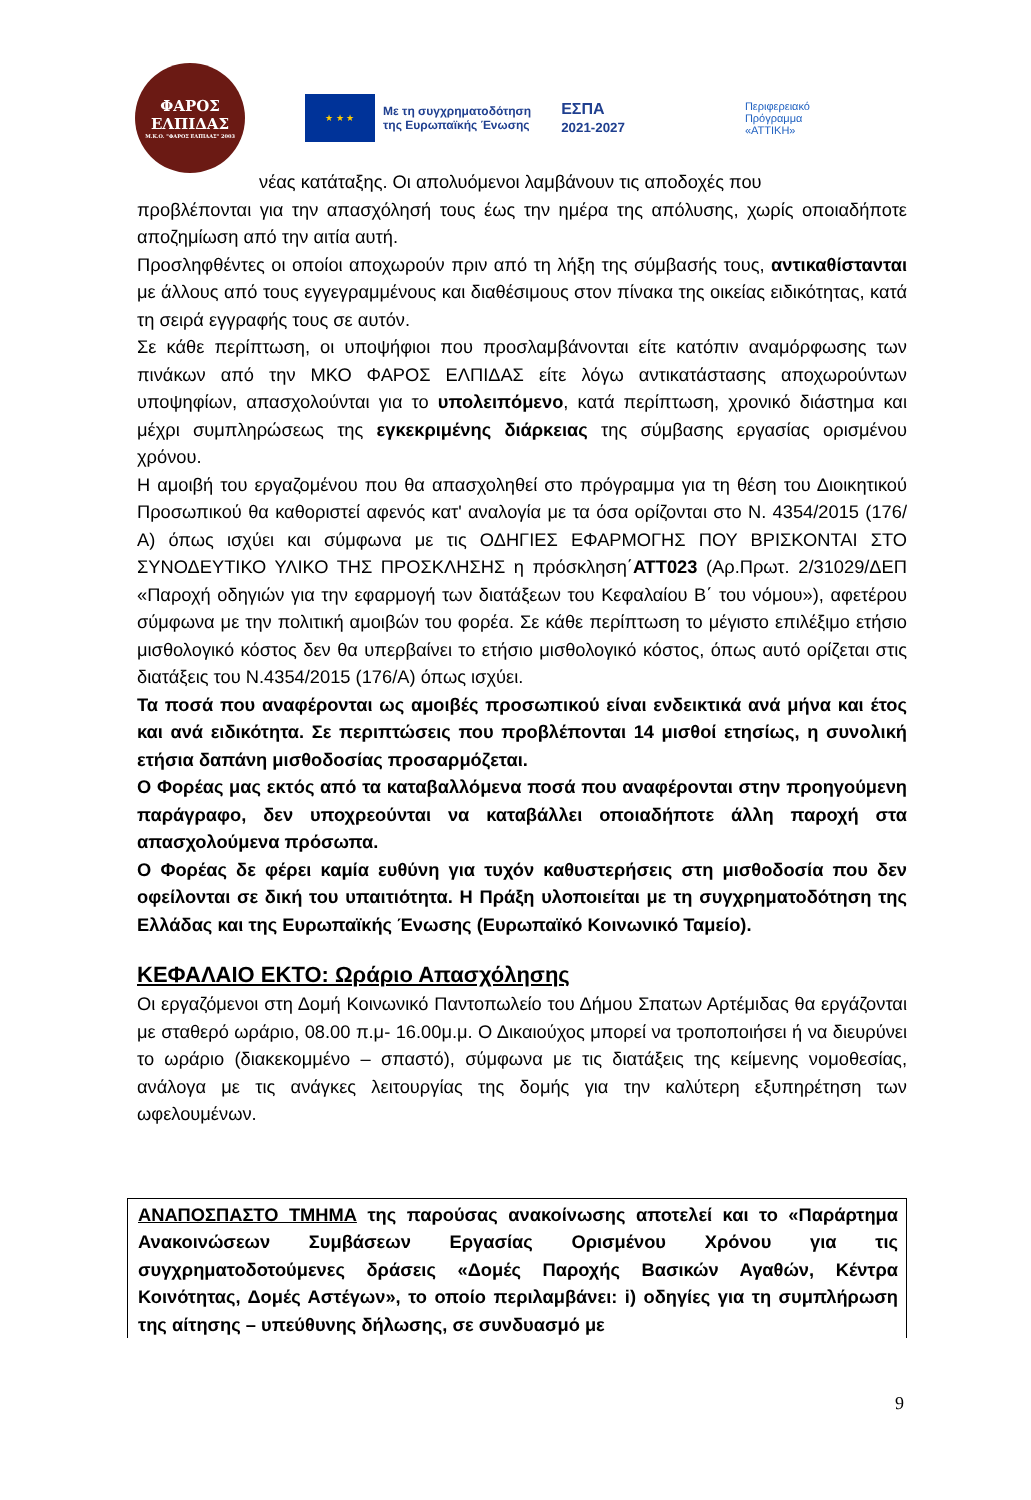ΦΑΡΟΣ
ΕΛΠΙΔΑΣ
Μ.Κ.Ο. "ΦΑΡΟΣ ΕΛΠΙΔΑΣ" 2003
★ ★ ★
Με τη συγχρηματοδότηση
της Ευρωπαϊκής Ένωσης
ΕΣΠΑ
2021-2027
Περιφερειακό
Πρόγραμμα
«ΑΤΤΙΚΗ»
νέας κατάταξης. Οι απολυόμενοι λαμβάνουν τις αποδοχές που
προβλέπονται για την απασχόλησή τους έως την ημέρα της απόλυσης, χωρίς οποιαδήποτε αποζημίωση από την αιτία αυτή.
Προσληφθέντες οι οποίοι αποχωρούν πριν από τη λήξη της σύμβασής τους, αντικαθίστανται με άλλους από τους εγγεγραμμένους και διαθέσιμους στον πίνακα της οικείας ειδικότητας, κατά τη σειρά εγγραφής τους σε αυτόν.
Σε κάθε περίπτωση, οι υποψήφιοι που προσλαμβάνονται είτε κατόπιν αναμόρφωσης των πινάκων από την ΜΚΟ ΦΑΡΟΣ ΕΛΠΙΔΑΣ είτε λόγω αντικατάστασης αποχωρούντων υποψηφίων, απασχολούνται για το υπολειπόμενο, κατά περίπτωση, χρονικό διάστημα και μέχρι συμπληρώσεως της εγκεκριμένης διάρκειας της σύμβασης εργασίας ορισμένου χρόνου.
Η αμοιβή του εργαζομένου που θα απασχοληθεί στο πρόγραμμα για τη θέση του Διοικητικού Προσωπικού θα καθοριστεί αφενός κατ' αναλογία με τα όσα ορίζονται στο Ν. 4354/2015 (176/Α) όπως ισχύει και σύμφωνα με τις ΟΔΗΓΙΕΣ ΕΦΑΡΜΟΓΗΣ ΠΟΥ ΒΡΙΣΚΟΝΤΑΙ ΣΤΟ ΣΥΝΟΔΕΥΤΙΚΟ ΥΛΙΚΟ ΤΗΣ ΠΡΟΣΚΛΗΣΗΣ η πρόσκληση΄ΑΤΤ023 (Αρ.Πρωτ. 2/31029/ΔΕΠ «Παροχή οδηγιών για την εφαρμογή των διατάξεων του Κεφαλαίου Β΄ του νόμου»), αφετέρου σύμφωνα με την πολιτική αμοιβών του φορέα. Σε κάθε περίπτωση το μέγιστο επιλέξιμο ετήσιο μισθολογικό κόστος δεν θα υπερβαίνει το ετήσιο μισθολογικό κόστος, όπως αυτό ορίζεται στις διατάξεις του Ν.4354/2015 (176/Α) όπως ισχύει.
Τα ποσά που αναφέρονται ως αμοιβές προσωπικού είναι ενδεικτικά ανά μήνα και έτος και ανά ειδικότητα. Σε περιπτώσεις που προβλέπονται 14 μισθοί ετησίως, η συνολική ετήσια δαπάνη μισθοδοσίας προσαρμόζεται.
Ο Φορέας μας εκτός από τα καταβαλλόμενα ποσά που αναφέρονται στην προηγούμενη παράγραφο, δεν υποχρεούνται να καταβάλλει οποιαδήποτε άλλη παροχή στα απασχολούμενα πρόσωπα.
Ο Φορέας δε φέρει καμία ευθύνη για τυχόν καθυστερήσεις στη μισθοδοσία που δεν οφείλονται σε δική του υπαιτιότητα. Η Πράξη υλοποιείται με τη συγχρηματοδότηση της Ελλάδας και της Ευρωπαϊκής Ένωσης (Ευρωπαϊκό Κοινωνικό Ταμείο).
ΚΕΦΑΛΑΙΟ ΕΚΤΟ: Ωράριο Απασχόλησης
Οι εργαζόμενοι στη Δομή Κοινωνικό Παντοπωλείο του Δήμου Σπατων Αρτέμιδας θα εργάζονται με σταθερό ωράριο, 08.00 π.μ- 16.00μ.μ. Ο Δικαιούχος μπορεί να τροποποιήσει ή να διευρύνει το ωράριο (διακεκομμένο – σπαστό), σύμφωνα με τις διατάξεις της κείμενης νομοθεσίας, ανάλογα με τις ανάγκες λειτουργίας της δομής για την καλύτερη εξυπηρέτηση των ωφελουμένων.
ΑΝΑΠΟΣΠΑΣΤΟ ΤΜΗΜΑ της παρούσας ανακοίνωσης αποτελεί και το «Παράρτημα Ανακοινώσεων Συμβάσεων Εργασίας Ορισμένου Χρόνου για τις συγχρηματοδοτούμενες δράσεις «Δομές Παροχής Βασικών Αγαθών, Κέντρα Κοινότητας, Δομές Αστέγων», το οποίο περιλαμβάνει: i) οδηγίες για τη συμπλήρωση της αίτησης – υπεύθυνης δήλωσης, σε συνδυασμό με
9